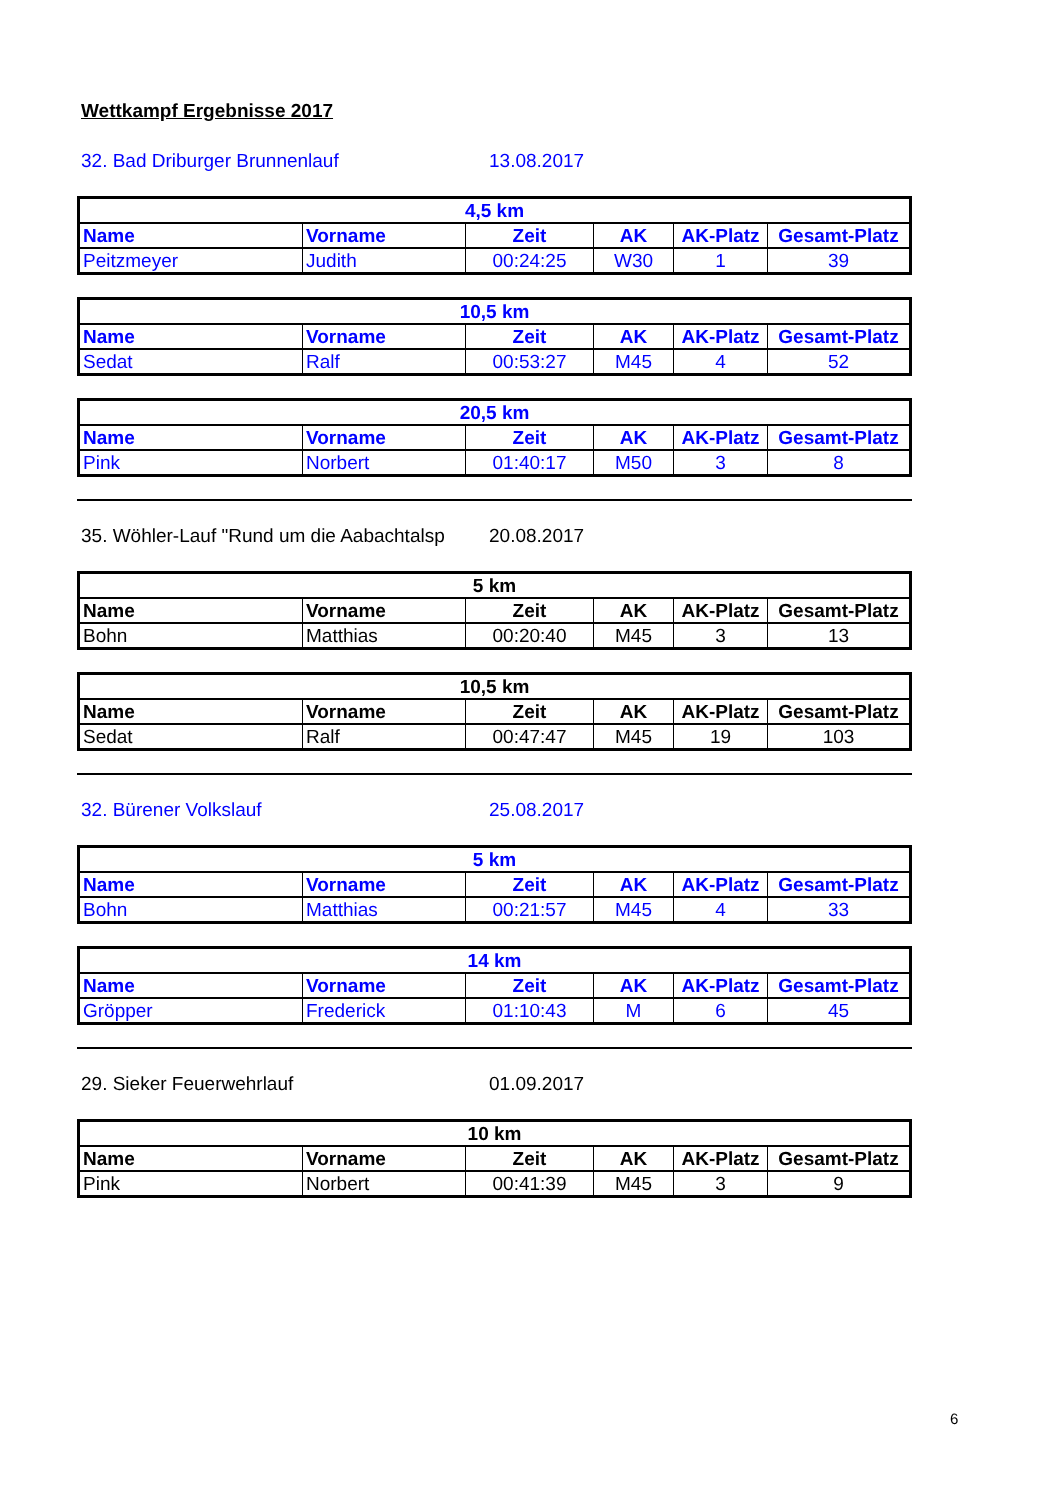Wettkampf Ergebnisse 2017
32. Bad Driburger Brunnenlauf 13.08.2017
| 4,5 km | | | | | |
| --- | --- | --- | --- | --- | --- |
| Name | Vorname | Zeit | AK | AK-Platz | Gesamt-Platz |
| Peitzmeyer | Judith | 00:24:25 | W30 | 1 | 39 |
| 10,5 km | | | | | |
| --- | --- | --- | --- | --- | --- |
| Name | Vorname | Zeit | AK | AK-Platz | Gesamt-Platz |
| Sedat | Ralf | 00:53:27 | M45 | 4 | 52 |
| 20,5 km | | | | | |
| --- | --- | --- | --- | --- | --- |
| Name | Vorname | Zeit | AK | AK-Platz | Gesamt-Platz |
| Pink | Norbert | 01:40:17 | M50 | 3 | 8 |
35. Wöhler-Lauf "Rund um die Aabachtalsp 20.08.2017
| 5 km | | | | | |
| --- | --- | --- | --- | --- | --- |
| Name | Vorname | Zeit | AK | AK-Platz | Gesamt-Platz |
| Bohn | Matthias | 00:20:40 | M45 | 3 | 13 |
| 10,5 km | | | | | |
| --- | --- | --- | --- | --- | --- |
| Name | Vorname | Zeit | AK | AK-Platz | Gesamt-Platz |
| Sedat | Ralf | 00:47:47 | M45 | 19 | 103 |
32. Bürener Volkslauf 25.08.2017
| 5 km | | | | | |
| --- | --- | --- | --- | --- | --- |
| Name | Vorname | Zeit | AK | AK-Platz | Gesamt-Platz |
| Bohn | Matthias | 00:21:57 | M45 | 4 | 33 |
| 14 km | | | | | |
| --- | --- | --- | --- | --- | --- |
| Name | Vorname | Zeit | AK | AK-Platz | Gesamt-Platz |
| Gröpper | Frederick | 01:10:43 | M | 6 | 45 |
29. Sieker Feuerwehrlauf 01.09.2017
| 10 km | | | | | |
| --- | --- | --- | --- | --- | --- |
| Name | Vorname | Zeit | AK | AK-Platz | Gesamt-Platz |
| Pink | Norbert | 00:41:39 | M45 | 3 | 9 |
6